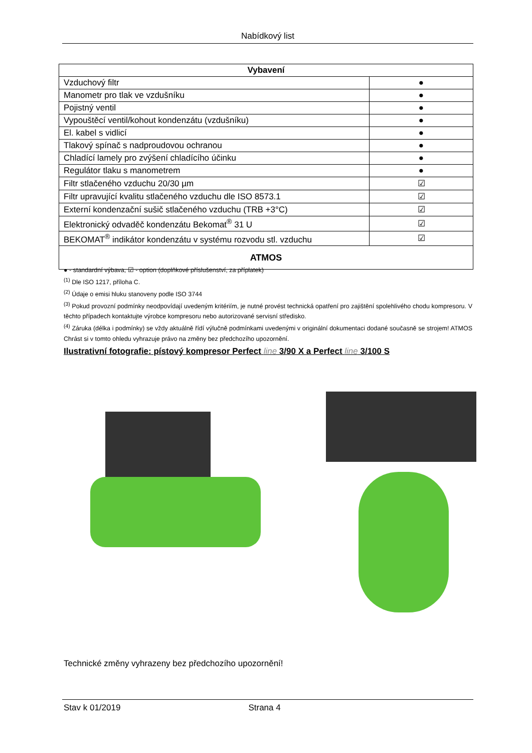Nabídkový list
| Vybavení | |
| --- | --- |
| Vzduchový filtr | ● |
| Manometr pro tlak ve vzdušníku | ● |
| Pojistný ventil | ● |
| Vypouštěcí ventil/kohout kondenzátu (vzdušníku) | ● |
| El. kabel s vidlicí | ● |
| Tlakový spínač s nadproudovou ochranou | ● |
| Chladící lamely pro zvýšení chladícího účinku | ● |
| Regulátor tlaku s manometrem | ● |
| Filtr stlačeného vzduchu 20/30 µm | ☑ |
| Filtr upravující kvalitu stlačeného vzduchu dle ISO 8573.1 | ☑ |
| Externí kondenzační sušič stlačeného vzduchu (TRB +3°C) | ☑ |
| Elektronický odvaděč kondenzátu Bekomat<sup>®</sup> 31 U | ☑ |
| BEKOMAT<sup>®</sup> indikátor kondenzátu v systému rozvodu stl. vzduchu | ☑ |
| ATMOS | |
● - standardní výbava, ☑ - option (doplňkové příslušenství, za příplatek)
<sup>(1)</sup> Dle ISO 1217, příloha C.
<sup>(2)</sup> Údaje o emisi hluku stanoveny podle ISO 3744
<sup>(3)</sup> Pokud provozní podmínky neodpovídají uvedeným kritériím, je nutné provést technická opatření pro zajištění spolehlivého chodu kompresoru. V těchto případech kontaktujte výrobce kompresoru nebo autorizované servisní středisko.
<sup>(4)</sup> Záruka (délka i podmínky) se vždy aktuálně řídí výlučně podmínkami uvedenými v originální dokumentaci dodané současně se strojem! ATMOS Chrást si v tomto ohledu vyhrazuje právo na změny bez předchozího upozornění.
Ilustrativní fotografie: pístový kompresor Perfect line 3/90 X a Perfect line 3/100 S
Technické změny vyhrazeny bez předchozího upozornění!
Stav k 01/2019 Strana 4